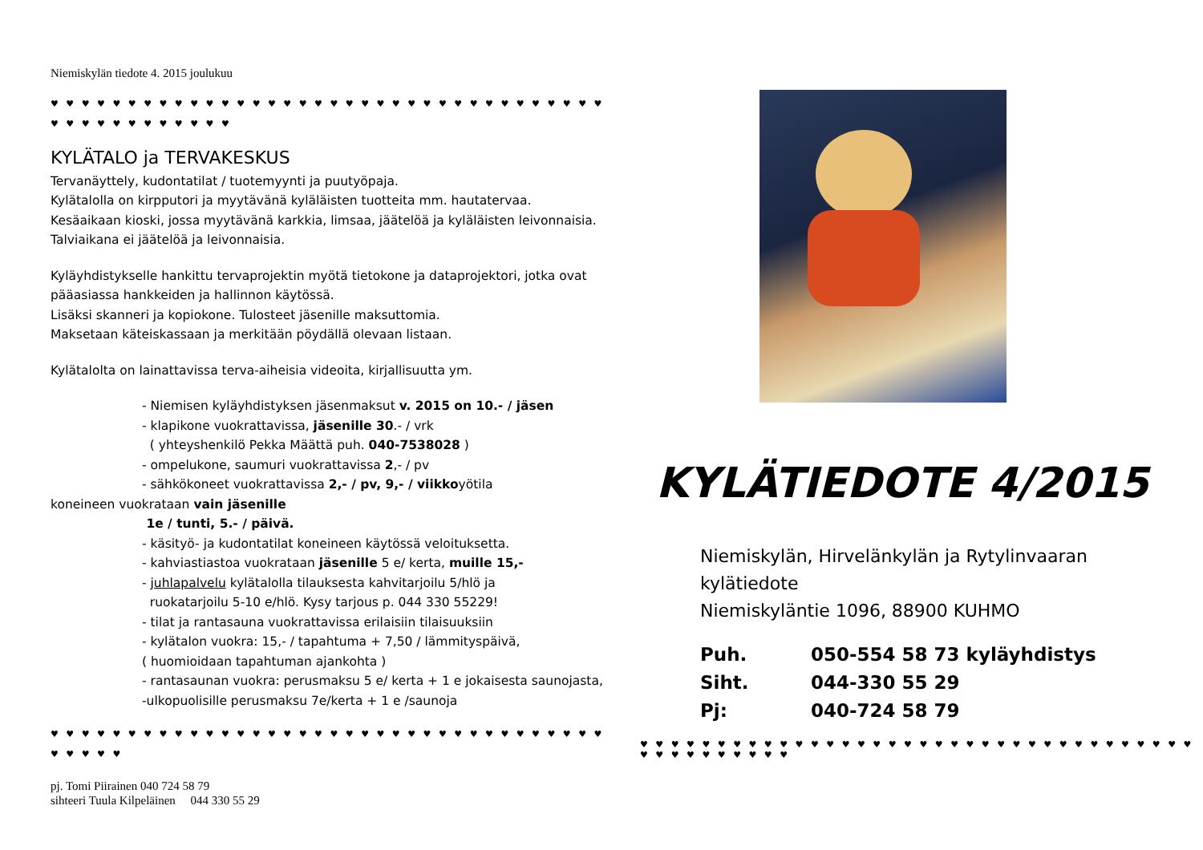Niemiskylän tiedote 4. 2015 joulukuu
♥ ♥ ♥ ♥ ♥ ♥ ♥ ♥ ♥ ♥ ♥ ♥ ♥ ♥ ♥ ♥ ♥ ♥ ♥ ♥ ♥ ♥ ♥ ♥ ♥ ♥ ♥ ♥ ♥ ♥ ♥ ♥ ♥ ♥ ♥ ♥ ♥ ♥ ♥ ♥ ♥ ♥ ♥ ♥ ♥ ♥ ♥ ♥
KYLÄTALO ja TERVAKESKUS
Tervanäyttely, kudontatilat / tuotemyynti ja puutyöpaja.
Kylätalolla on kirpputori ja myytävänä kyläläisten tuotteita mm. hautatervaa.
Kesäaikaan kioski, jossa myytävänä karkkia, limsaa, jäätelöä ja kyläläisten leivonnaisia. Talviaikana ei jäätelöä ja leivonnaisia.
Kyläyhdistykselle hankittu tervaprojektin myötä tietokone ja dataprojektori, jotka ovat pääasiassa hankkeiden ja hallinnon käytössä.
Lisäksi skanneri ja kopiokone. Tulosteet jäsenille maksuttomia.
Maksetaan käteiskassaan ja merkitään pöydällä olevaan listaan.
Kylätalolta on lainattavissa terva-aiheisia videoita, kirjallisuutta ym.
- Niemisen kyläyhdistyksen jäsenmaksut v. 2015 on 10.- / jäsen
- klapikone vuokrattavissa, jäsenille 30.- / vrk
( yhteyshenkilö Pekka Määttä puh. 040-7538028 )
- ompelukone, saumuri vuokrattavissa 2,- / pv
- sähkökoneet vuokrattavissa 2,- / pv, 9,- / viikkoyötila
koneineen vuokrataan vain jäsenille
1e / tunti, 5.- / päivä.
- käsityö- ja kudontatilat koneineen käytössä veloituksetta.
- kahviastiastoa vuokrataan jäsenille 5 e/ kerta, muille 15,-
- juhlapalvelu kylätalolla tilauksesta kahvitarjoilu 5/hlö ja
ruokatarjoilu 5-10 e/hlö. Kysy tarjous p. 044 330 55229!
- tilat ja rantasauna vuokrattavissa erilaisiin tilaisuuksiin
- kylätalon vuokra: 15,- / tapahtuma + 7,50 / lämmityspäivä,
( huomioidaan tapahtuman ajankohta )
- rantasaunan vuokra: perusmaksu 5 e/ kerta + 1 e jokaisesta saunojasta,
-ulkopuolisille perusmaksu 7e/kerta + 1 e /saunoja
♥ ♥ ♥ ♥ ♥ ♥ ♥ ♥ ♥ ♥ ♥ ♥ ♥ ♥ ♥ ♥ ♥ ♥ ♥ ♥ ♥ ♥ ♥ ♥ ♥ ♥ ♥ ♥ ♥ ♥ ♥ ♥ ♥ ♥ ♥ ♥ ♥ ♥ ♥ ♥ ♥
pj. Tomi Piirainen 040 724 58 79
sihteeri Tuula Kilpeläinen 044 330 55 29
KYLÄTIEDOTE 4/2015
Niemiskylän, Hirvelänkylän ja Rytylinvaaran
kylätiedote
Niemiskyläntie 1096, 88900 KUHMO
Puh. 050-554 58 73 kyläyhdistys
Siht. 044-330 55 29
Pj: 040-724 58 79
♥ ♥ ♥ ♥ ♥ ♥ ♥ ♥ ♥ ♥ ♥ ♥ ♥ ♥ ♥ ♥ ♥ ♥ ♥ ♥ ♥ ♥ ♥ ♥ ♥ ♥ ♥ ♥ ♥ ♥ ♥ ♥ ♥ ♥ ♥ ♥ ♥ ♥ ♥ ♥ ♥ ♥ ♥ ♥ ♥ ♥